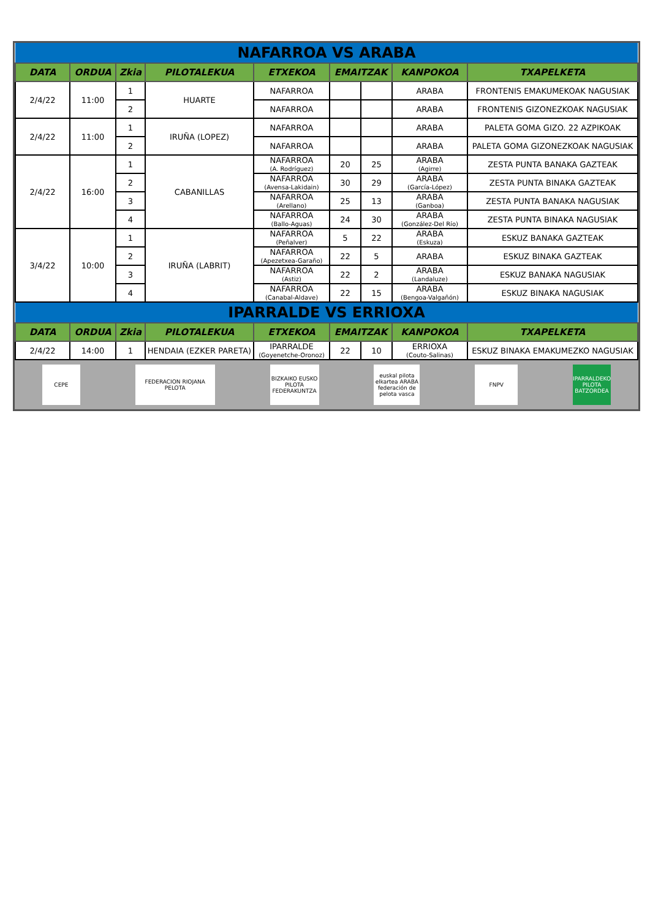| NAFARROA VS ARABA | | | | | | | | |
| DATA | ORDUA | Zkia | PILOTALEKUA | ETXEKOA | EMAITZAK | | KANPOKOA | TXAPELKETA |
| 2/4/22 | 11:00 | 1 | HUARTE | NAFARROA | | | ARABA | FRONTENIS EMAKUMEKOAK NAGUSIAK |
| | | 2 | | NAFARROA | | | ARABA | FRONTENIS GIZONEZKOAK NAGUSIAK |
| 2/4/22 | 11:00 | 1 | IRUÑA (LOPEZ) | NAFARROA | | | ARABA | PALETA GOMA GIZO. 22 AZPIKOAK |
| | | 2 | | NAFARROA | | | ARABA | PALETA GOMA GIZONEZKOAK NAGUSIAK |
| 2/4/22 | 16:00 | 1 | CABANILLAS | NAFARROA (A. Rodríguez) | 20 | 25 | ARABA (Agirre) | ZESTA PUNTA BANAKA GAZTEAK |
| | | 2 | | NAFARROA (Avensa-Lakidain) | 30 | 29 | ARABA (García-López) | ZESTA PUNTA BINAKA GAZTEAK |
| | | 3 | | NAFARROA (Arellano) | 25 | 13 | ARABA (Ganboa) | ZESTA PUNTA BANAKA NAGUSIAK |
| | | 4 | | NAFARROA (Ballo-Aguas) | 24 | 30 | ARABA (González-Del Río) | ZESTA PUNTA BINAKA NAGUSIAK |
| 3/4/22 | 10:00 | 1 | IRUÑA (LABRIT) | NAFARROA (Peñalver) | 5 | 22 | ARABA (Eskuza) | ESKUZ BANAKA GAZTEAK |
| | | 2 | | NAFARROA (Apezetxea-Garaño) | 22 | 5 | ARABA | ESKUZ BINAKA GAZTEAK |
| | | 3 | | NAFARROA (Astiz) | 22 | 2 | ARABA (Landaluze) | ESKUZ BANAKA NAGUSIAK |
| | | 4 | | NAFARROA (Canabal-Aldave) | 22 | 15 | ARABA (Bengoa-Valgañón) | ESKUZ BINAKA NAGUSIAK |
| IPARRALDE VS ERRIOXA | | | | | | | | |
| DATA | ORDUA | Zkia | PILOTALEKUA | ETXEKOA | EMAITZAK | | KANPOKOA | TXAPELKETA |
| 2/4/22 | 14:00 | 1 | HENDAIA (EZKER PARETA) | IPARRALDE (Goyenetche-Oronoz) | 22 | 10 | ERRIOXA (Couto-Salinas) | ESKUZ BINAKA EMAKUMEZKO NAGUSIAK |
CEPE
FEDERACION RIOJANA PELOTA
BIZKAIKO EUSKO PILOTA FEDERAKUNTZA
euskal pilota elkartea ARABA federación de pelota vasca
FNPV
IPARRALDEKO PILOTA BATZORDEA